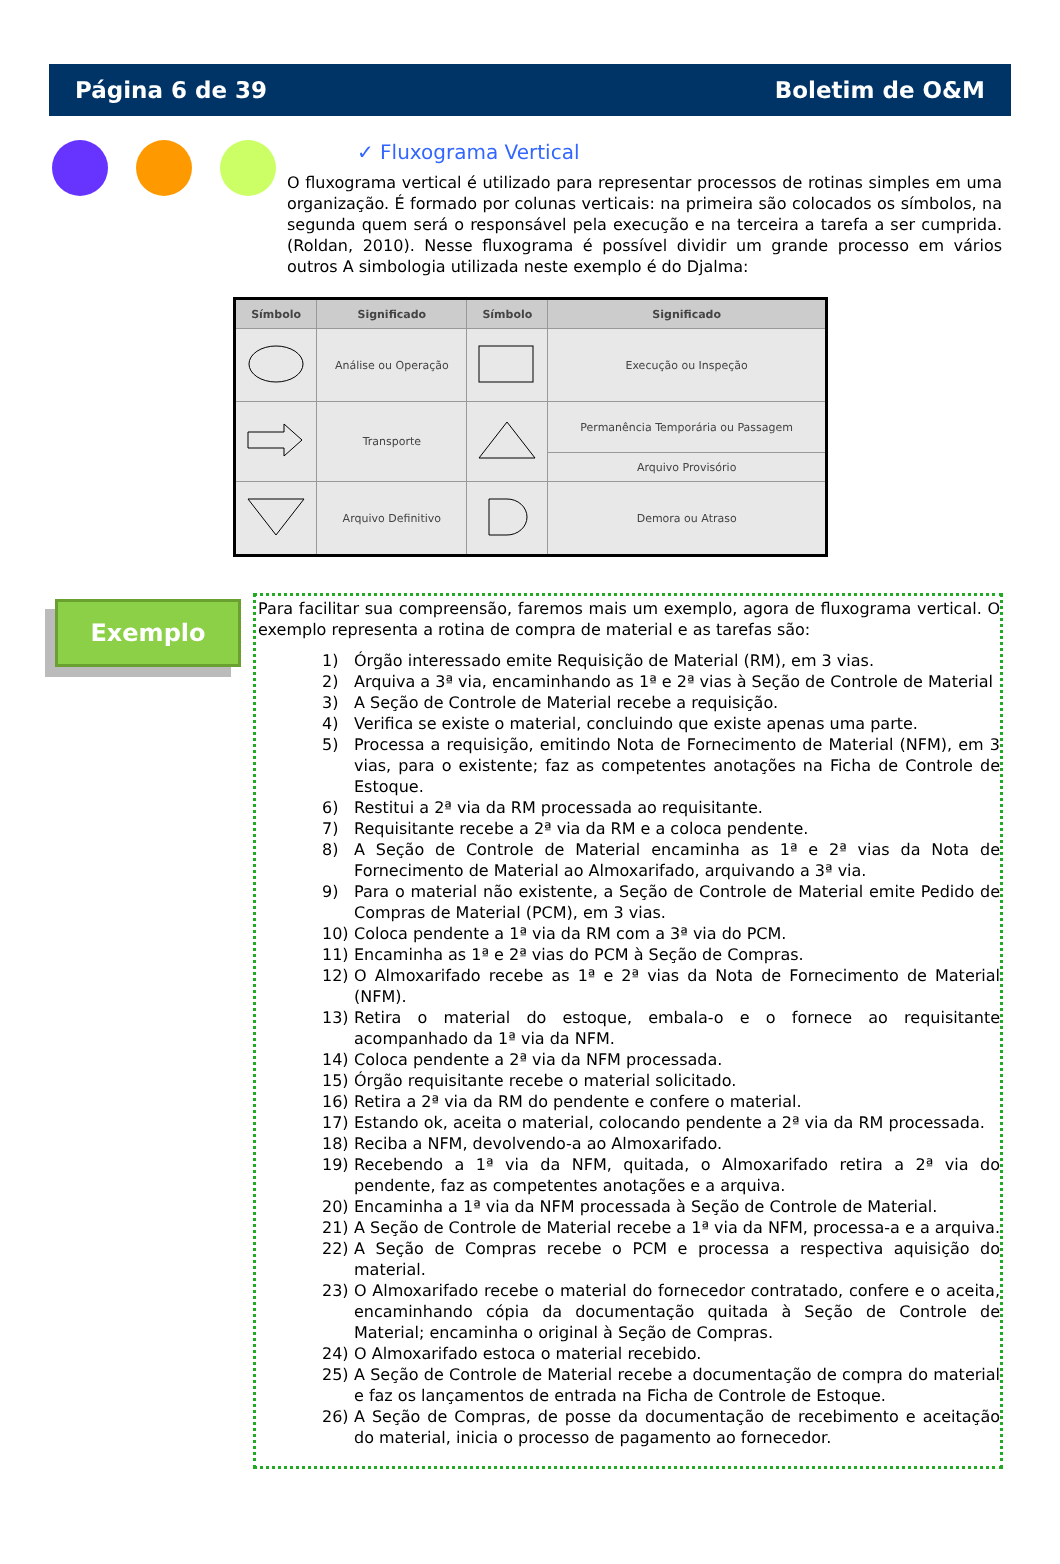Página 6 de 39 Boletim de O&M
✓ Fluxograma Vertical
O fluxograma vertical é utilizado para representar processos de rotinas simples em uma organização. É formado por colunas verticais: na primeira são colocados os símbolos, na segunda quem será o responsável pela execução e na terceira a tarefa a ser cumprida. (Roldan, 2010). Nesse fluxograma é possível dividir um grande processo em vários outros A simbologia utilizada neste exemplo é do Djalma:
| Símbolo | Significado | Símbolo | Significado |
| --- | --- | --- | --- |
| | Análise ou Operação | | Execução ou Inspeção |
| | Transporte | | Permanência Temporária ou Passagem |
| | | | Arquivo Provisório |
| | Arquivo Definitivo | | Demora ou Atraso |
Exemplo
Para facilitar sua compreensão, faremos mais um exemplo, agora de fluxograma vertical. O exemplo representa a rotina de compra de material e as tarefas são:
1) Órgão interessado emite Requisição de Material (RM), em 3 vias.
2) Arquiva a 3ª via, encaminhando as 1ª e 2ª vias à Seção de Controle de Material
3) A Seção de Controle de Material recebe a requisição.
4) Verifica se existe o material, concluindo que existe apenas uma parte.
5) Processa a requisição, emitindo Nota de Fornecimento de Material (NFM), em 3 vias, para o existente; faz as competentes anotações na Ficha de Controle de Estoque.
6) Restitui a 2ª via da RM processada ao requisitante.
7) Requisitante recebe a 2ª via da RM e a coloca pendente.
8) A Seção de Controle de Material encaminha as 1ª e 2ª vias da Nota de Fornecimento de Material ao Almoxarifado, arquivando a 3ª via.
9) Para o material não existente, a Seção de Controle de Material emite Pedido de Compras de Material (PCM), em 3 vias.
10) Coloca pendente a 1ª via da RM com a 3ª via do PCM.
11) Encaminha as 1ª e 2ª vias do PCM à Seção de Compras.
12) O Almoxarifado recebe as 1ª e 2ª vias da Nota de Fornecimento de Material (NFM).
13) Retira o material do estoque, embala-o e o fornece ao requisitante acompanhado da 1ª via da NFM.
14) Coloca pendente a 2ª via da NFM processada.
15) Órgão requisitante recebe o material solicitado.
16) Retira a 2ª via da RM do pendente e confere o material.
17) Estando ok, aceita o material, colocando pendente a 2ª via da RM processada.
18) Reciba a NFM, devolvendo-a ao Almoxarifado.
19) Recebendo a 1ª via da NFM, quitada, o Almoxarifado retira a 2ª via do pendente, faz as competentes anotações e a arquiva.
20) Encaminha a 1ª via da NFM processada à Seção de Controle de Material.
21) A Seção de Controle de Material recebe a 1ª via da NFM, processa-a e a arquiva.
22) A Seção de Compras recebe o PCM e processa a respectiva aquisição do material.
23) O Almoxarifado recebe o material do fornecedor contratado, confere e o aceita, encaminhando cópia da documentação quitada à Seção de Controle de Material; encaminha o original à Seção de Compras.
24) O Almoxarifado estoca o material recebido.
25) A Seção de Controle de Material recebe a documentação de compra do material e faz os lançamentos de entrada na Ficha de Controle de Estoque.
26) A Seção de Compras, de posse da documentação de recebimento e aceitação do material, inicia o processo de pagamento ao fornecedor.